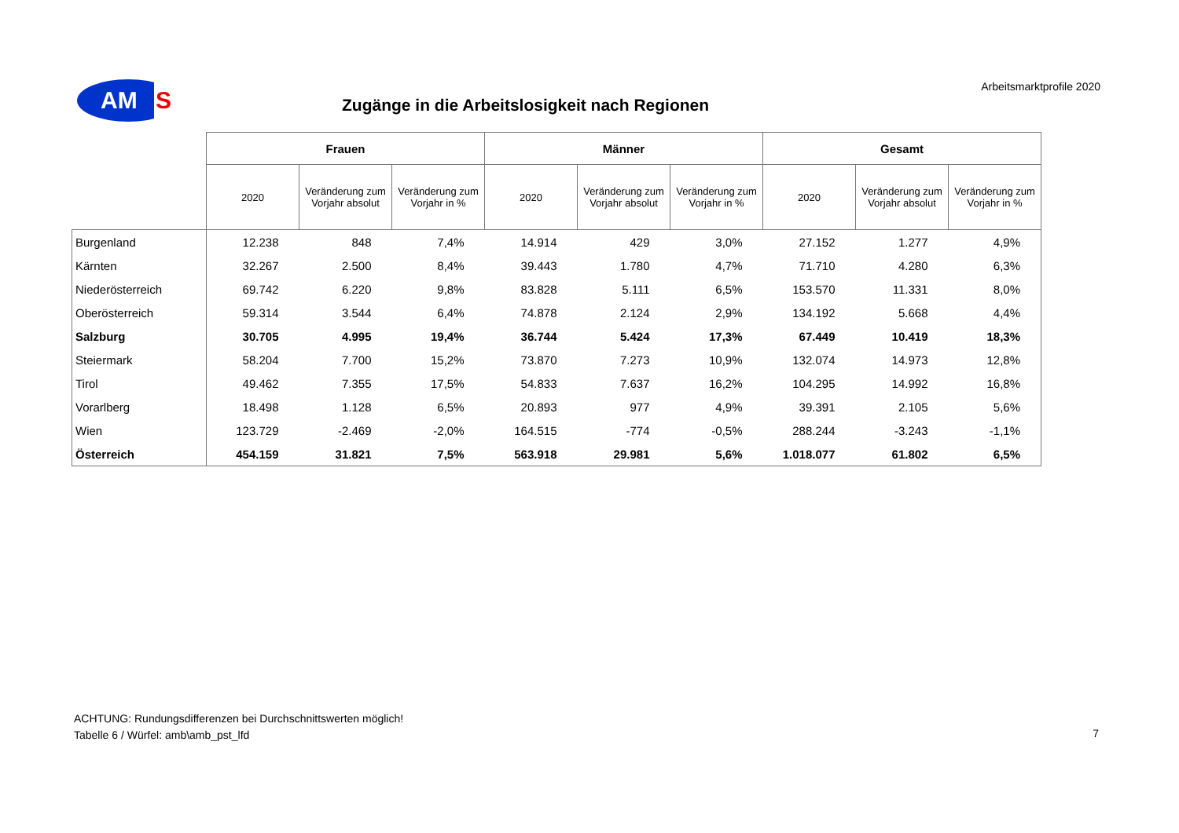AM
S
Arbeitsmarktprofile 2020
Zugänge in die Arbeitslosigkeit nach Regionen
| | Frauen | | | Männer | | | Gesamt | | |
| --- | --- | --- | --- | --- | --- | --- | --- | --- | --- |
| | 2020 | Veränderung zum Vorjahr absolut | Veränderung zum Vorjahr in % | 2020 | Veränderung zum Vorjahr absolut | Veränderung zum Vorjahr in % | 2020 | Veränderung zum Vorjahr absolut | Veränderung zum Vorjahr in % |
| Burgenland | 12.238 | 848 | 7,4% | 14.914 | 429 | 3,0% | 27.152 | 1.277 | 4,9% |
| Kärnten | 32.267 | 2.500 | 8,4% | 39.443 | 1.780 | 4,7% | 71.710 | 4.280 | 6,3% |
| Niederösterreich | 69.742 | 6.220 | 9,8% | 83.828 | 5.111 | 6,5% | 153.570 | 11.331 | 8,0% |
| Oberösterreich | 59.314 | 3.544 | 6,4% | 74.878 | 2.124 | 2,9% | 134.192 | 5.668 | 4,4% |
| Salzburg | 30.705 | 4.995 | 19,4% | 36.744 | 5.424 | 17,3% | 67.449 | 10.419 | 18,3% |
| Steiermark | 58.204 | 7.700 | 15,2% | 73.870 | 7.273 | 10,9% | 132.074 | 14.973 | 12,8% |
| Tirol | 49.462 | 7.355 | 17,5% | 54.833 | 7.637 | 16,2% | 104.295 | 14.992 | 16,8% |
| Vorarlberg | 18.498 | 1.128 | 6,5% | 20.893 | 977 | 4,9% | 39.391 | 2.105 | 5,6% |
| Wien | 123.729 | -2.469 | -2,0% | 164.515 | -774 | -0,5% | 288.244 | -3.243 | -1,1% |
| Österreich | 454.159 | 31.821 | 7,5% | 563.918 | 29.981 | 5,6% | 1.018.077 | 61.802 | 6,5% |
ACHTUNG: Rundungsdifferenzen bei Durchschnittswerten möglich!
Tabelle 6 / Würfel: amb\amb_pst_lfd
7